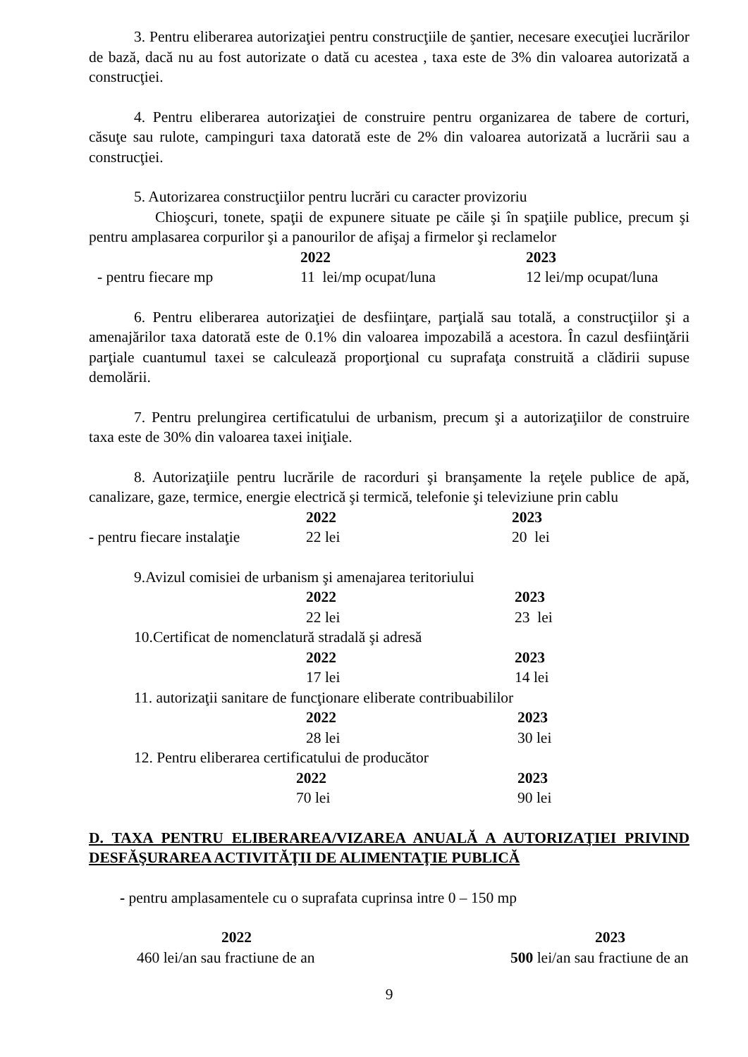3. Pentru eliberarea autorizaţiei pentru construcţiile de şantier, necesare execuţiei lucrărilor de bază, dacă nu au fost autorizate o dată cu acestea , taxa este de 3% din valoarea autorizată a construcţiei.
4. Pentru eliberarea autorizaţiei de construire pentru organizarea de tabere de corturi, căsuţe sau rulote, campinguri taxa datorată este de 2% din valoarea autorizată a lucrării sau a construcţiei.
5. Autorizarea construcţiilor pentru lucrări cu caracter provizoriu
Chioşcuri, tonete, spaţii de expunere situate pe căile şi în spaţiile publice, precum şi pentru amplasarea corpurilor şi a panourilor de afişaj a firmelor şi reclamelor
| | 2022 | 2023 |
| - pentru fiecare mp | 11 lei/mp ocupat/luna | 12 lei/mp ocupat/luna |
6. Pentru eliberarea autorizaţiei de desfiinţare, parţială sau totală, a construcţiilor şi a amenajărilor taxa datorată este de 0.1% din valoarea impozabilă a acestora. În cazul desfiinţării parţiale cuantumul taxei se calculează proporţional cu suprafaţa construită a clădirii supuse demolării.
7. Pentru prelungirea certificatului de urbanism, precum şi a autorizaţiilor de construire taxa este de 30% din valoarea taxei iniţiale.
8. Autorizaţiile pentru lucrările de racorduri şi branşamente la reţele publice de apă, canalizare, gaze, termice, energie electrică şi termică, telefonie şi televiziune prin cablu
| | 2022 | 2023 |
| - pentru fiecare instalaţie | 22 lei | 20 lei |
9.Avizul comisiei de urbanism şi amenajarea teritoriului
| | 2022 | 2023 |
| | 22 lei | 23 lei |
10.Certificat de nomenclatură stradală şi adresă
| | 2022 | 2023 |
| | 17 lei | 14 lei |
11. autorizaţii sanitare de funcţionare eliberate contribuabililor
| | 2022 | 2023 |
| | 28 lei | 30 lei |
12. Pentru eliberarea certificatului de producător
| | 2022 | 2023 |
| | 70 lei | 90 lei |
D. TAXA PENTRU ELIBERAREA/VIZAREA ANUALĂ A AUTORIZAŢIEI PRIVIND DESFĂŞURAREA ACTIVITĂŢII DE ALIMENTAŢIE PUBLICĂ
- pentru amplasamentele cu o suprafata cuprinsa intre 0 – 150 mp
| 2022 | 2023 |
| 460 lei/an sau fractiune de an | 500 lei/an sau fractiune de an |
9